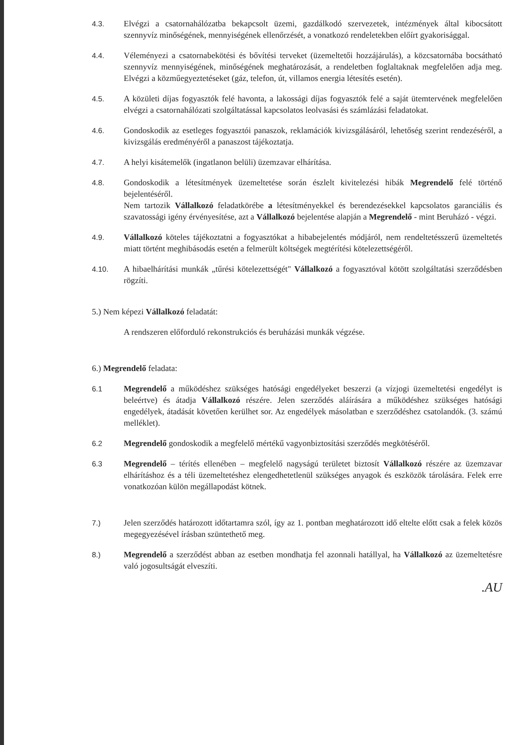4.3. Elvégzi a csatornahálózatba bekapcsolt üzemi, gazdálkodó szervezetek, intézmények által kibocsátott szennyvíz minőségének, mennyiségének ellenőrzését, a vonatkozó rendeletekben előírt gyakorisággal.
4.4. Véleményezi a csatornabekötési és bővítési terveket (üzemeltetői hozzájárulás), a közcsatornába bocsátható szennyvíz mennyiségének, minőségének meghatározását, a rendeletben foglaltaknak megfelelően adja meg. Elvégzi a közműegyeztetéseket (gáz, telefon, út, villamos energia létesítés esetén).
4.5. A közületi díjas fogyasztók felé havonta, a lakossági díjas fogyasztók felé a saját ütemtervének megfelelően elvégzi a csatornahálózati szolgáltatással kapcsolatos leolvasási és számlázási feladatokat.
4.6. Gondoskodik az esetleges fogyasztói panaszok, reklamációk kivizsgálásáról, lehetőség szerint rendezéséről, a kivizsgálás eredményéről a panaszost tájékoztatja.
4.7. A helyi kisátemelők (ingatlanon belüli) üzemzavar elhárítása.
4.8. Gondoskodik a létesítmények üzemeltetése során észlelt kivitelezési hibák Megrendelő felé történő bejelentéséről.
Nem tartozik Vállalkozó feladatkörébe a létesítményekkel és berendezésekkel kapcsolatos garanciális és szavatossági igény érvényesítése, azt a Vállalkozó bejelentése alapján a Megrendelő - mint Beruházó - végzi.
4.9. Vállalkozó köteles tájékoztatni a fogyasztókat a hibabejelentés módjáról, nem rendeltetésszerű üzemeltetés miatt történt meghibásodás esetén a felmerült költségek megtérítési kötelezettségéről.
4.10. A hibaelhárítási munkák „tűrési kötelezettségét" Vállalkozó a fogyasztóval kötött szolgáltatási szerződésben rögzíti.
5.) Nem képezi Vállalkozó feladatát:
A rendszeren előforduló rekonstrukciós és beruházási munkák végzése.
6.) Megrendelő feladata:
6.1 Megrendelő a működéshez szükséges hatósági engedélyeket beszerzi (a vízjogi üzemeltetési engedélyt is beleértve) és átadja Vállalkozó részére. Jelen szerződés aláírására a működéshez szükséges hatósági engedélyek, átadását követően kerülhet sor. Az engedélyek másolatban e szerződéshez csatolandók. (3. számú melléklet).
6.2 Megrendelő gondoskodik a megfelelő mértékű vagyonbiztosítási szerződés megkötéséről.
6.3 Megrendelő – térítés ellenében – megfelelő nagyságú területet biztosít Vállalkozó részére az üzemzavar elhárításhoz és a téli üzemeltetéshez elengedhetetlenül szükséges anyagok és eszközök tárolására. Felek erre vonatkozóan külön megállapodást kötnek.
7.) Jelen szerződés határozott időtartamra szól, így az 1. pontban meghatározott idő eltelte előtt csak a felek közös megegyezésével írásban szüntethető meg.
8.) Megrendelő a szerződést abban az esetben mondhatja fel azonnali hatállyal, ha Vállalkozó az üzemeltetésre való jogosultságát elveszíti.
.AU